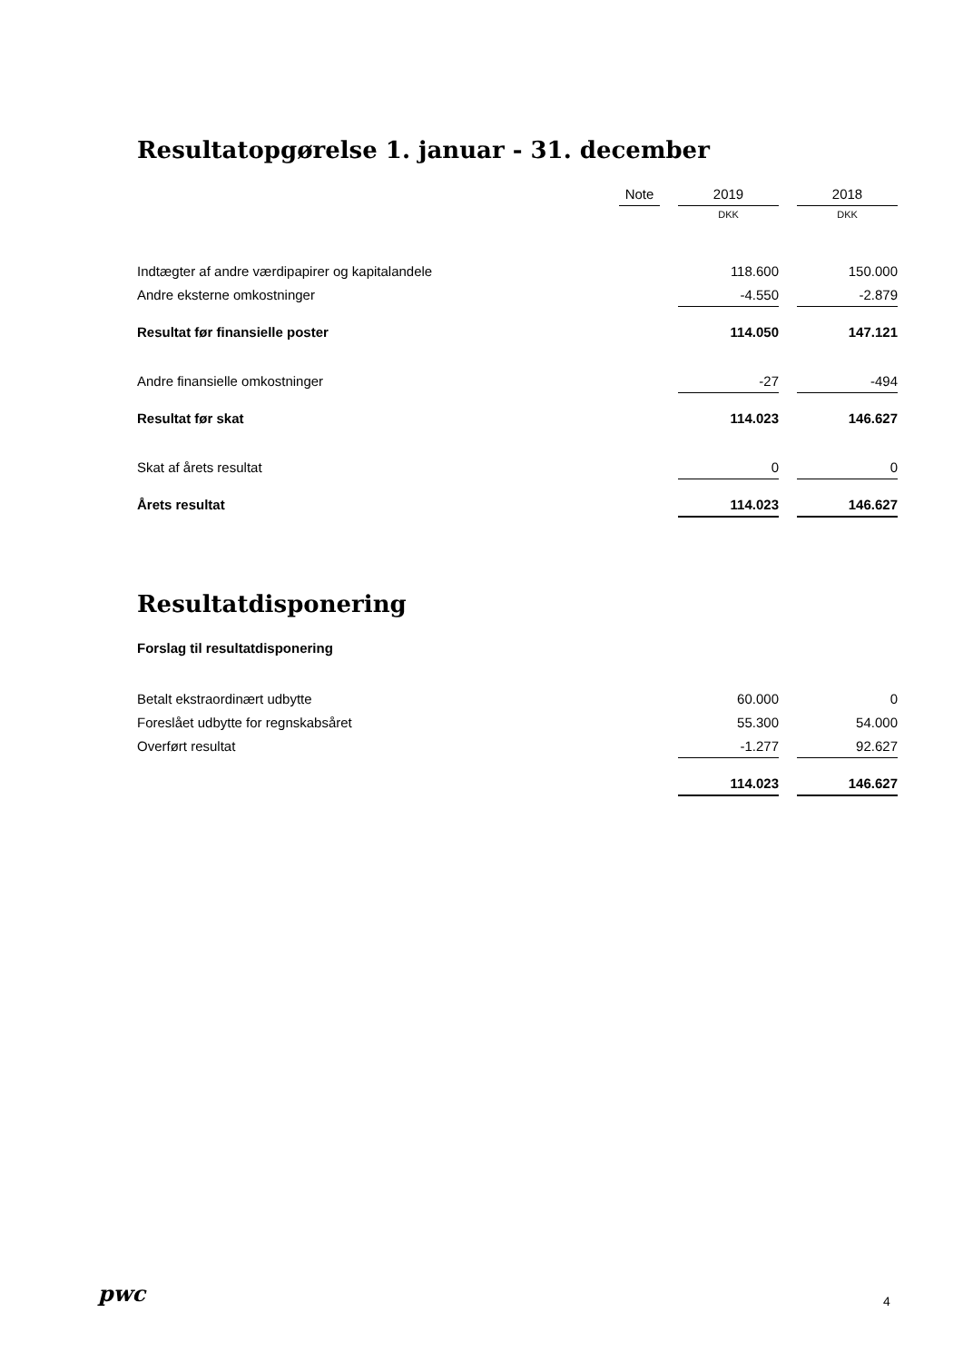Resultatopgørelse 1. januar - 31. december
| | Note | | 2019 | | 2018 |
| | | | DKK | | DKK |
| Indtægter af andre værdipapirer og kapitalandele | | | 118.600 | | 150.000 |
| Andre eksterne omkostninger | | | -4.550 | | -2.879 |
| Resultat før finansielle poster | | | 114.050 | | 147.121 |
| Andre finansielle omkostninger | | | -27 | | -494 |
| Resultat før skat | | | 114.023 | | 146.627 |
| Skat af årets resultat | | | 0 | | 0 |
| Årets resultat | | | 114.023 | | 146.627 |
Resultatdisponering
| Forslag til resultatdisponering | | | | | |
| Betalt ekstraordinært udbytte | | | 60.000 | | 0 |
| Foreslået udbytte for regnskabsåret | | | 55.300 | | 54.000 |
| Overført resultat | | | -1.277 | | 92.627 |
| | | | 114.023 | | 146.627 |
pwc 4